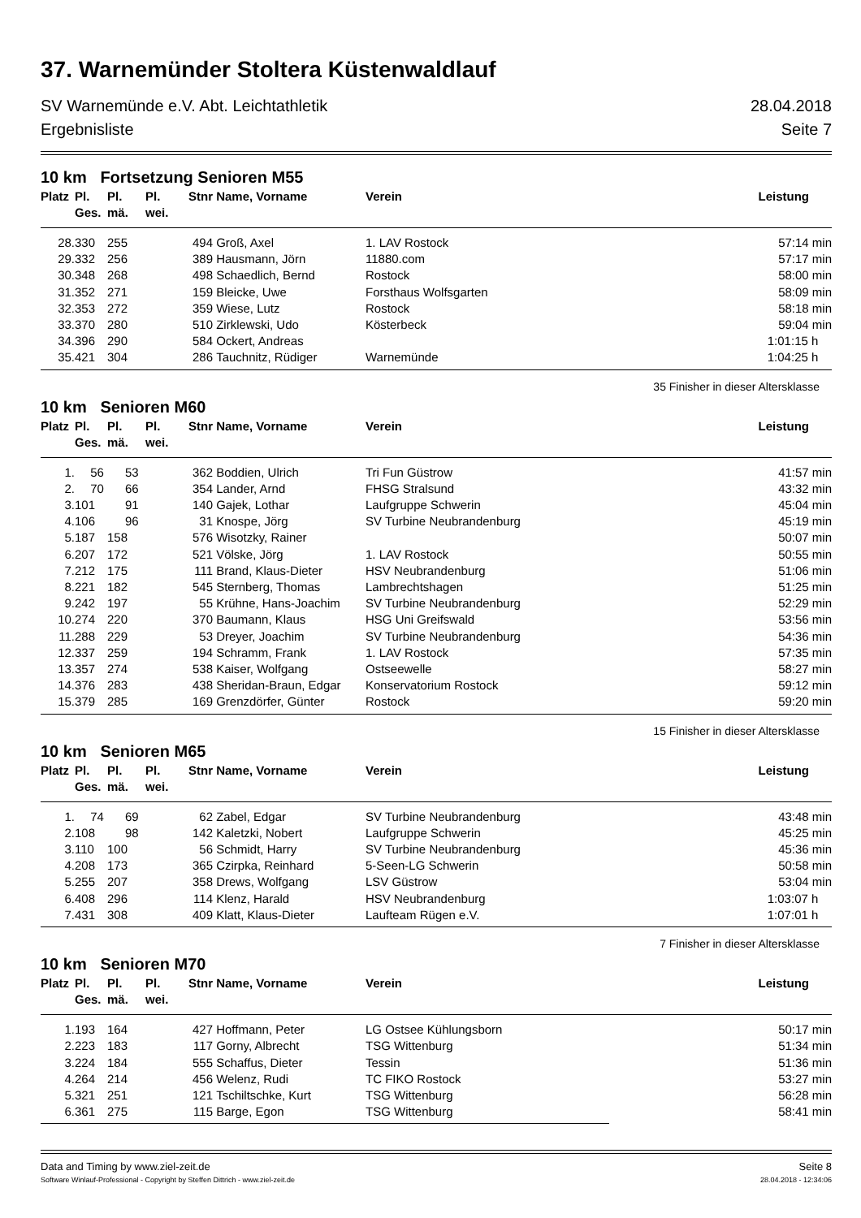37. Warnemünder Stoltera Küstenwaldlauf
SV Warnemünde e.V. Abt. Leichtathletik 28.04.2018
Ergebnisliste Seite 7
10 km Fortsetzung Senioren M55
| Platz | Pl. | Pl. | Pl. | Stnr | Name, Vorname | Verein | Leistung |
| --- | --- | --- | --- | --- | --- | --- | --- |
| | Ges. | mä. | wei. | | | | |
| 28. | 330 | 255 | | 494 | Groß, Axel | 1. LAV Rostock | 57:14 min |
| 29. | 332 | 256 | | 389 | Hausmann, Jörn | 11880.com | 57:17 min |
| 30. | 348 | 268 | | 498 | Schaedlich, Bernd | Rostock | 58:00 min |
| 31. | 352 | 271 | | 159 | Bleicke, Uwe | Forsthaus Wolfsgarten | 58:09 min |
| 32. | 353 | 272 | | 359 | Wiese, Lutz | Rostock | 58:18 min |
| 33. | 370 | 280 | | 510 | Zirklewski, Udo | Kösterbeck | 59:04 min |
| 34. | 396 | 290 | | 584 | Ockert, Andreas | | 1:01:15 h |
| 35. | 421 | 304 | | 286 | Tauchnitz, Rüdiger | Warnemünde | 1:04:25 h |
35 Finisher in dieser Altersklasse
10 km Senioren M60
| Platz | Pl. | Pl. | Pl. | Stnr | Name, Vorname | Verein | Leistung |
| --- | --- | --- | --- | --- | --- | --- | --- |
| | Ges. | mä. | wei. | | | | |
| 1. | 56 | 53 | | 362 | Boddien, Ulrich | Tri Fun Güstrow | 41:57 min |
| 2. | 70 | 66 | | 354 | Lander, Arnd | FHSG Stralsund | 43:32 min |
| 3. | 101 | 91 | | 140 | Gajek, Lothar | Laufgruppe Schwerin | 45:04 min |
| 4. | 106 | 96 | | 31 | Knospe, Jörg | SV Turbine Neubrandenburg | 45:19 min |
| 5. | 187 | 158 | | 576 | Wisotzky, Rainer | | 50:07 min |
| 6. | 207 | 172 | | 521 | Völske, Jörg | 1. LAV Rostock | 50:55 min |
| 7. | 212 | 175 | | 111 | Brand, Klaus-Dieter | HSV Neubrandenburg | 51:06 min |
| 8. | 221 | 182 | | 545 | Sternberg, Thomas | Lambrechtshagen | 51:25 min |
| 9. | 242 | 197 | | 55 | Krühne, Hans-Joachim | SV Turbine Neubrandenburg | 52:29 min |
| 10. | 274 | 220 | | 370 | Baumann, Klaus | HSG Uni Greifswald | 53:56 min |
| 11. | 288 | 229 | | 53 | Dreyer, Joachim | SV Turbine Neubrandenburg | 54:36 min |
| 12. | 337 | 259 | | 194 | Schramm, Frank | 1. LAV Rostock | 57:35 min |
| 13. | 357 | 274 | | 538 | Kaiser, Wolfgang | Ostseewelle | 58:27 min |
| 14. | 376 | 283 | | 438 | Sheridan-Braun, Edgar | Konservatorium Rostock | 59:12 min |
| 15. | 379 | 285 | | 169 | Grenzdörfer, Günter | Rostock | 59:20 min |
15 Finisher in dieser Altersklasse
10 km Senioren M65
| Platz | Pl. | Pl. | Pl. | Stnr | Name, Vorname | Verein | Leistung |
| --- | --- | --- | --- | --- | --- | --- | --- |
| | Ges. | mä. | wei. | | | | |
| 1. | 74 | 69 | | 62 | Zabel, Edgar | SV Turbine Neubrandenburg | 43:48 min |
| 2. | 108 | 98 | | 142 | Kaletzki, Nobert | Laufgruppe Schwerin | 45:25 min |
| 3. | 110 | 100 | | 56 | Schmidt, Harry | SV Turbine Neubrandenburg | 45:36 min |
| 4. | 208 | 173 | | 365 | Czirpka, Reinhard | 5-Seen-LG Schwerin | 50:58 min |
| 5. | 255 | 207 | | 358 | Drews, Wolfgang | LSV Güstrow | 53:04 min |
| 6. | 408 | 296 | | 114 | Klenz, Harald | HSV Neubrandenburg | 1:03:07 h |
| 7. | 431 | 308 | | 409 | Klatt, Klaus-Dieter | Laufteam Rügen e.V. | 1:07:01 h |
7 Finisher in dieser Altersklasse
10 km Senioren M70
| Platz | Pl. | Pl. | Pl. | Stnr | Name, Vorname | Verein | Leistung |
| --- | --- | --- | --- | --- | --- | --- | --- |
| | Ges. | mä. | wei. | | | | |
| 1. | 193 | 164 | | 427 | Hoffmann, Peter | LG Ostsee Kühlungsborn | 50:17 min |
| 2. | 223 | 183 | | 117 | Gorny, Albrecht | TSG Wittenburg | 51:34 min |
| 3. | 224 | 184 | | 555 | Schaffus, Dieter | Tessin | 51:36 min |
| 4. | 264 | 214 | | 456 | Welenz, Rudi | TC FIKO Rostock | 53:27 min |
| 5. | 321 | 251 | | 121 | Tschiltschke, Kurt | TSG Wittenburg | 56:28 min |
| 6. | 361 | 275 | | 115 | Barge, Egon | TSG Wittenburg | 58:41 min |
Data and Timing by www.ziel-zeit.de Seite 8
Software Winlauf-Professional - Copyright by Steffen Dittrich - www.ziel-zeit.de 28.04.2018 - 12:34:06